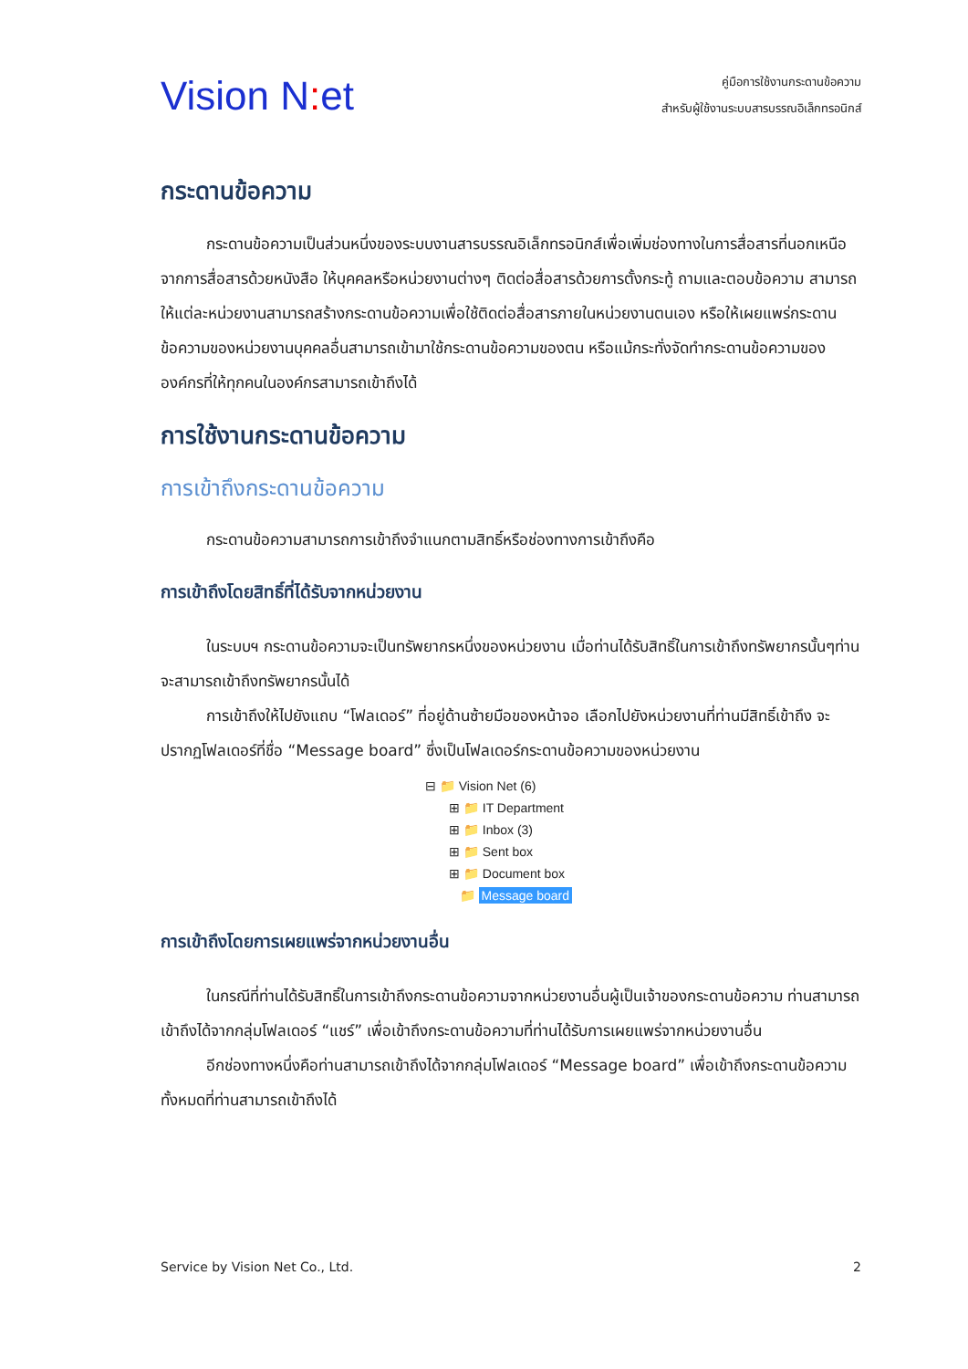Vision N: et
คู่มือการใช้งานกระดานข้อความ
สำหรับผู้ใช้งานระบบสารบรรณอิเล็กทรอนิกส์
กระดานข้อความ
กระดานข้อความเป็นส่วนหนึ่งของระบบงานสารบรรณอิเล็กทรอนิกส์เพื่อเพิ่มช่องทางในการสื่อสารที่นอกเหนือจากการสื่อสารด้วยหนังสือ ให้บุคคลหรือหน่วยงานต่างๆ ติดต่อสื่อสารด้วยการตั้งกระทู้ ถามและตอบข้อความ สามารถให้แต่ละหน่วยงานสามารถสร้างกระดานข้อความเพื่อใช้ติดต่อสื่อสารภายในหน่วยงานตนเอง หรือให้เผยแพร่กระดานข้อความของหน่วยงานบุคคลอื่นสามารถเข้ามาใช้กระดานข้อความของตน หรือแม้กระทั่งจัดทำกระดานข้อความขององค์กรที่ให้ทุกคนในองค์กรสามารถเข้าถึงได้
การใช้งานกระดานข้อความ
การเข้าถึงกระดานข้อความ
กระดานข้อความสามารถการเข้าถึงจำแนกตามสิทธิ์หรือช่องทางการเข้าถึงคือ
การเข้าถึงโดยสิทธิ์ที่ได้รับจากหน่วยงาน
ในระบบฯ กระดานข้อความจะเป็นทรัพยากรหนึ่งของหน่วยงาน เมื่อท่านได้รับสิทธิ์ในการเข้าถึงทรัพยากรนั้นๆท่านจะสามารถเข้าถึงทรัพยากรนั้นได้
การเข้าถึงให้ไปยังแถบ “โฟลเดอร์” ที่อยู่ด้านซ้ายมือของหน้าจอ เลือกไปยังหน่วยงานที่ท่านมีสิทธิ์เข้าถึง จะปรากฏโฟลเดอร์ที่ชื่อ “Message board” ซึ่งเป็นโฟลเดอร์กระดานข้อความของหน่วยงาน
⊟ 📁 Vision Net (6)
⊞ 📁 IT Department
⊞ 📁 Inbox (3)
⊞ 📁 Sent box
⊞ 📁 Document box
📁 Message board
การเข้าถึงโดยการเผยแพร่จากหน่วยงานอื่น
ในกรณีที่ท่านได้รับสิทธิ์ในการเข้าถึงกระดานข้อความจากหน่วยงานอื่นผู้เป็นเจ้าของกระดานข้อความ ท่านสามารถเข้าถึงได้จากกลุ่มโฟลเดอร์ “แชร์” เพื่อเข้าถึงกระดานข้อความที่ท่านได้รับการเผยแพร่จากหน่วยงานอื่น
อีกช่องทางหนึ่งคือท่านสามารถเข้าถึงได้จากกลุ่มโฟลเดอร์ “Message board” เพื่อเข้าถึงกระดานข้อความทั้งหมดที่ท่านสามารถเข้าถึงได้
Service by Vision Net Co., Ltd. 2